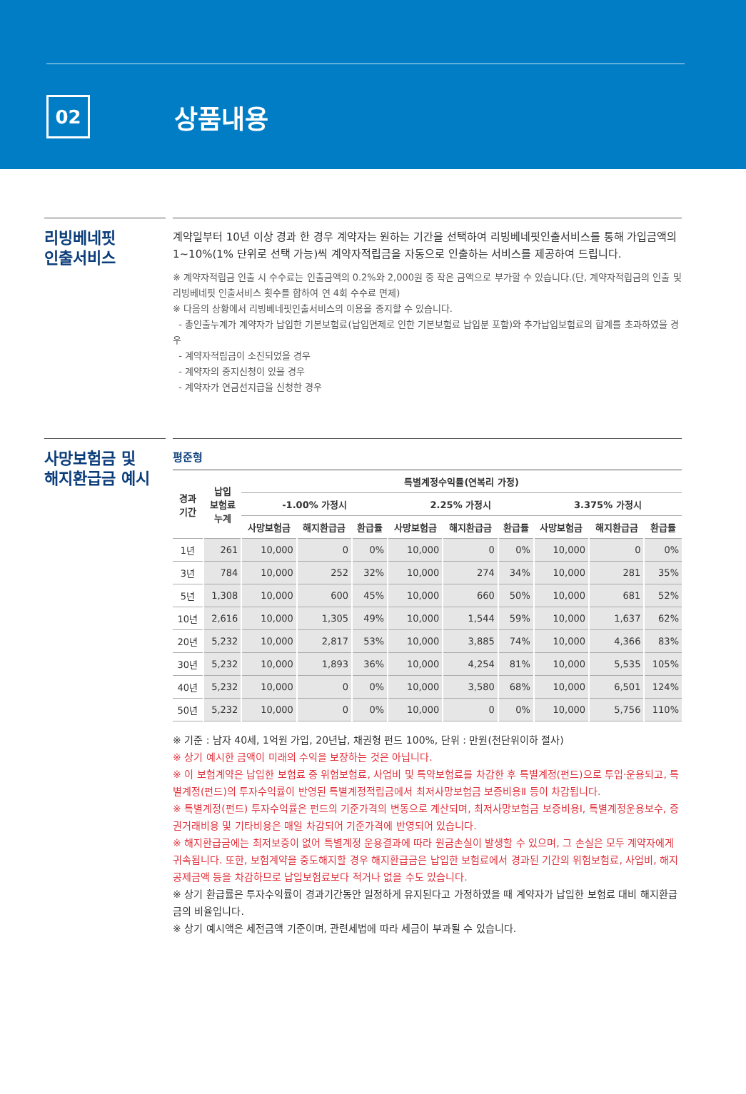02
상품내용
리빙베네핏
인출서비스
계약일부터 10년 이상 경과 한 경우 계약자는 원하는 기간을 선택하여 리빙베네핏인출서비스를 통해 가입금액의 1~10%(1% 단위로 선택 가능)씩 계약자적립금을 자동으로 인출하는 서비스를 제공하여 드립니다.
※ 계약자적립금 인출 시 수수료는 인출금액의 0.2%와 2,000원 중 작은 금액으로 부가할 수 있습니다.(단, 계약자적립금의 인출 및 리빙베네핏 인출서비스 횟수를 합하여 연 4회 수수료 면제)
※ 다음의 상황에서 리빙베네핏인출서비스의 이용을 중지할 수 있습니다.
- 총인출누계가 계약자가 납입한 기본보험료(납입면제로 인한 기본보험료 납입분 포함)와 추가납입보험료의 합계를 초과하였을 경우
- 계약자적립금이 소진되었을 경우
- 계약자의 중지신청이 있을 경우
- 계약자가 연금선지급을 신청한 경우
사망보험금 및
해지환급금 예시
평준형
| 경과 기간 | 납입 보험료 누계 | 특별계정수익률(연복리 가정) | | | | | | | | |
| --- | --- | --- | --- | --- | --- | --- | --- | --- | --- | --- |
| | | -1.00% 가정시 | | | 2.25% 가정시 | | | 3.375% 가정시 | | |
| | | 사망보험금 | 해지환급금 | 환급률 | 사망보험금 | 해지환급금 | 환급률 | 사망보험금 | 해지환급금 | 환급률 |
| 1년 | 261 | 10,000 | 0 | 0% | 10,000 | 0 | 0% | 10,000 | 0 | 0% |
| 3년 | 784 | 10,000 | 252 | 32% | 10,000 | 274 | 34% | 10,000 | 281 | 35% |
| 5년 | 1,308 | 10,000 | 600 | 45% | 10,000 | 660 | 50% | 10,000 | 681 | 52% |
| 10년 | 2,616 | 10,000 | 1,305 | 49% | 10,000 | 1,544 | 59% | 10,000 | 1,637 | 62% |
| 20년 | 5,232 | 10,000 | 2,817 | 53% | 10,000 | 3,885 | 74% | 10,000 | 4,366 | 83% |
| 30년 | 5,232 | 10,000 | 1,893 | 36% | 10,000 | 4,254 | 81% | 10,000 | 5,535 | 105% |
| 40년 | 5,232 | 10,000 | 0 | 0% | 10,000 | 3,580 | 68% | 10,000 | 6,501 | 124% |
| 50년 | 5,232 | 10,000 | 0 | 0% | 10,000 | 0 | 0% | 10,000 | 5,756 | 110% |
※ 기준 : 남자 40세, 1억원 가입, 20년납, 채권형 펀드 100%, 단위 : 만원(천단위이하 절사)
※ 상기 예시한 금액이 미래의 수익을 보장하는 것은 아닙니다.
※ 이 보험계약은 납입한 보험료 중 위험보험료, 사업비 및 특약보험료를 차감한 후 특별계정(펀드)으로 투입·운용되고, 특별계정(펀드)의 투자수익률이 반영된 특별계정적립금에서 최저사망보험금 보증비용Ⅱ 등이 차감됩니다.
※ 특별계정(펀드) 투자수익률은 펀드의 기준가격의 변동으로 계산되며, 최저사망보험금 보증비용Ⅰ, 특별계정운용보수, 증권거래비용 및 기타비용은 매일 차감되어 기준가격에 반영되어 있습니다.
※ 해지환급금에는 최저보증이 없어 특별계정 운용결과에 따라 원금손실이 발생할 수 있으며, 그 손실은 모두 계약자에게 귀속됩니다. 또한, 보험계약을 중도해지할 경우 해지환급금은 납입한 보험료에서 경과된 기간의 위험보험료, 사업비, 해지공제금액 등을 차감하므로 납입보험료보다 적거나 없을 수도 있습니다.
※ 상기 환급률은 투자수익률이 경과기간동안 일정하게 유지된다고 가정하였을 때 계약자가 납입한 보험료 대비 해지환급금의 비율입니다.
※ 상기 예시액은 세전금액 기준이며, 관련세법에 따라 세금이 부과될 수 있습니다.